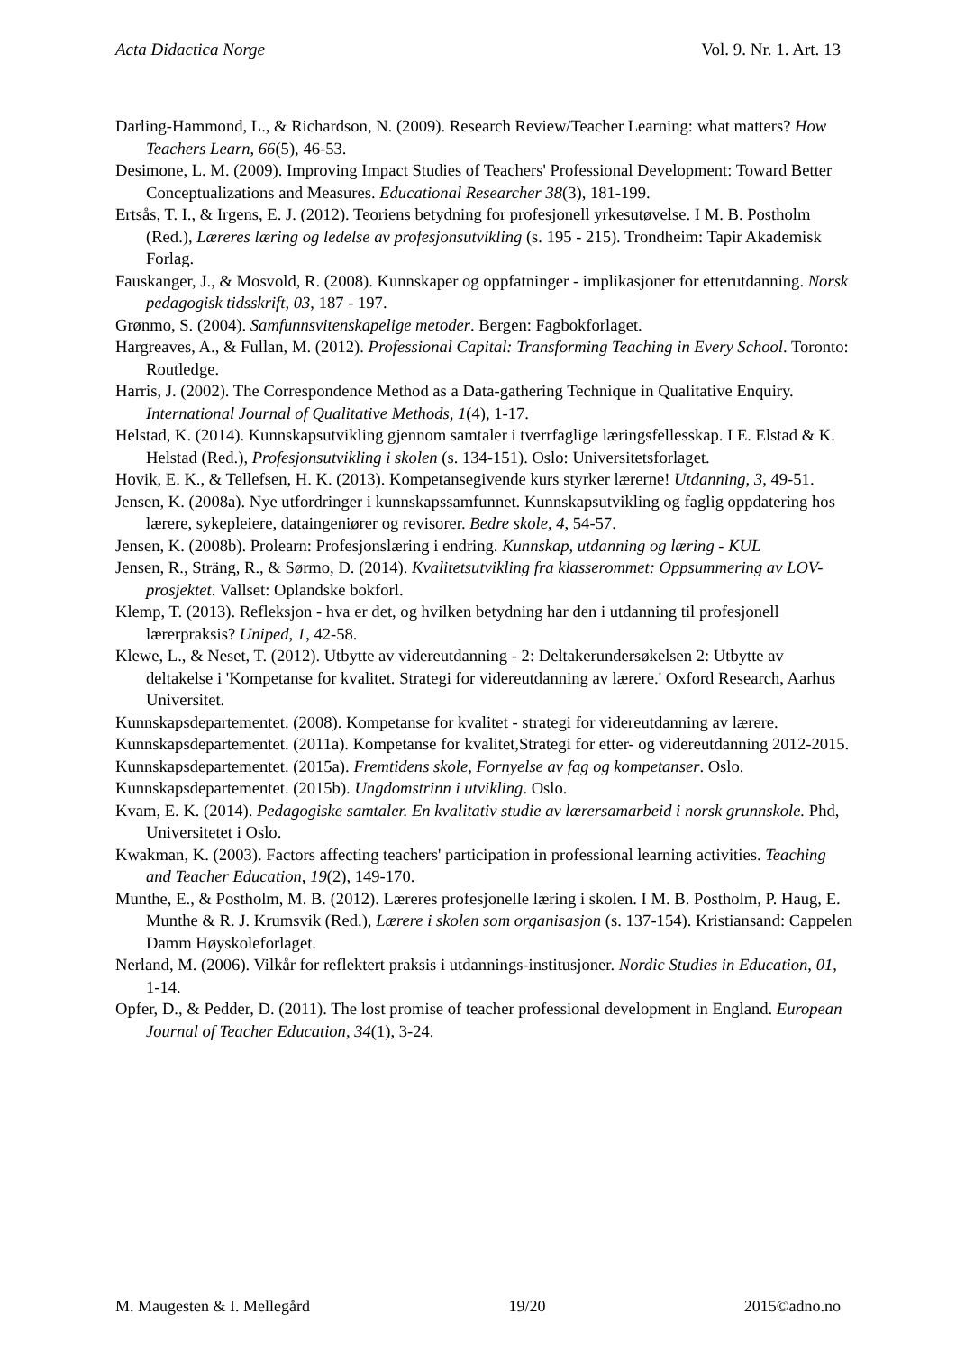Acta Didactica Norge Vol. 9. Nr. 1. Art. 13
Darling-Hammond, L., & Richardson, N. (2009). Research Review/Teacher Learning: what matters? How Teachers Learn, 66(5), 46-53.
Desimone, L. M. (2009). Improving Impact Studies of Teachers' Professional Development: Toward Better Conceptualizations and Measures. Educational Researcher 38(3), 181-199.
Ertsås, T. I., & Irgens, E. J. (2012). Teoriens betydning for profesjonell yrkesutøvelse. I M. B. Postholm (Red.), Læreres læring og ledelse av profesjonsutvikling (s. 195 - 215). Trondheim: Tapir Akademisk Forlag.
Fauskanger, J., & Mosvold, R. (2008). Kunnskaper og oppfatninger - implikasjoner for etterutdanning. Norsk pedagogisk tidsskrift, 03, 187 - 197.
Grønmo, S. (2004). Samfunnsvitenskapelige metoder. Bergen: Fagbokforlaget.
Hargreaves, A., & Fullan, M. (2012). Professional Capital: Transforming Teaching in Every School. Toronto: Routledge.
Harris, J. (2002). The Correspondence Method as a Data-gathering Technique in Qualitative Enquiry. International Journal of Qualitative Methods, 1(4), 1-17.
Helstad, K. (2014). Kunnskapsutvikling gjennom samtaler i tverrfaglige læringsfellesskap. I E. Elstad & K. Helstad (Red.), Profesjonsutvikling i skolen (s. 134-151). Oslo: Universitetsforlaget.
Hovik, E. K., & Tellefsen, H. K. (2013). Kompetansegivende kurs styrker lærerne! Utdanning, 3, 49-51.
Jensen, K. (2008a). Nye utfordringer i kunnskapssamfunnet. Kunnskapsutvikling og faglig oppdatering hos lærere, sykepleiere, dataingeniører og revisorer. Bedre skole, 4, 54-57.
Jensen, K. (2008b). Prolearn: Profesjonslæring i endring. Kunnskap, utdanning og læring - KUL
Jensen, R., Sträng, R., & Sørmo, D. (2014). Kvalitetsutvikling fra klasserommet: Oppsummering av LOV-prosjektet. Vallset: Oplandske bokforl.
Klemp, T. (2013). Refleksjon - hva er det, og hvilken betydning har den i utdanning til profesjonell lærerpraksis? Uniped, 1, 42-58.
Klewe, L., & Neset, T. (2012). Utbytte av videreutdanning - 2: Deltakerundersøkelsen 2: Utbytte av deltakelse i 'Kompetanse for kvalitet. Strategi for videreutdanning av lærere.' Oxford Research, Aarhus Universitet.
Kunnskapsdepartementet. (2008). Kompetanse for kvalitet - strategi for videreutdanning av lærere.
Kunnskapsdepartementet. (2011a). Kompetanse for kvalitet,Strategi for etter- og videreutdanning 2012-2015.
Kunnskapsdepartementet. (2015a). Fremtidens skole, Fornyelse av fag og kompetanser. Oslo.
Kunnskapsdepartementet. (2015b). Ungdomstrinn i utvikling. Oslo.
Kvam, E. K. (2014). Pedagogiske samtaler. En kvalitativ studie av lærersamarbeid i norsk grunnskole. Phd, Universitetet i Oslo.
Kwakman, K. (2003). Factors affecting teachers' participation in professional learning activities. Teaching and Teacher Education, 19(2), 149-170.
Munthe, E., & Postholm, M. B. (2012). Læreres profesjonelle læring i skolen. I M. B. Postholm, P. Haug, E. Munthe & R. J. Krumsvik (Red.), Lærere i skolen som organisasjon (s. 137-154). Kristiansand: Cappelen Damm Høyskoleforlaget.
Nerland, M. (2006). Vilkår for reflektert praksis i utdannings-institusjoner. Nordic Studies in Education, 01, 1-14.
Opfer, D., & Pedder, D. (2011). The lost promise of teacher professional development in England. European Journal of Teacher Education, 34(1), 3-24.
M. Maugesten & I. Mellegård 19/20 2015©adno.no